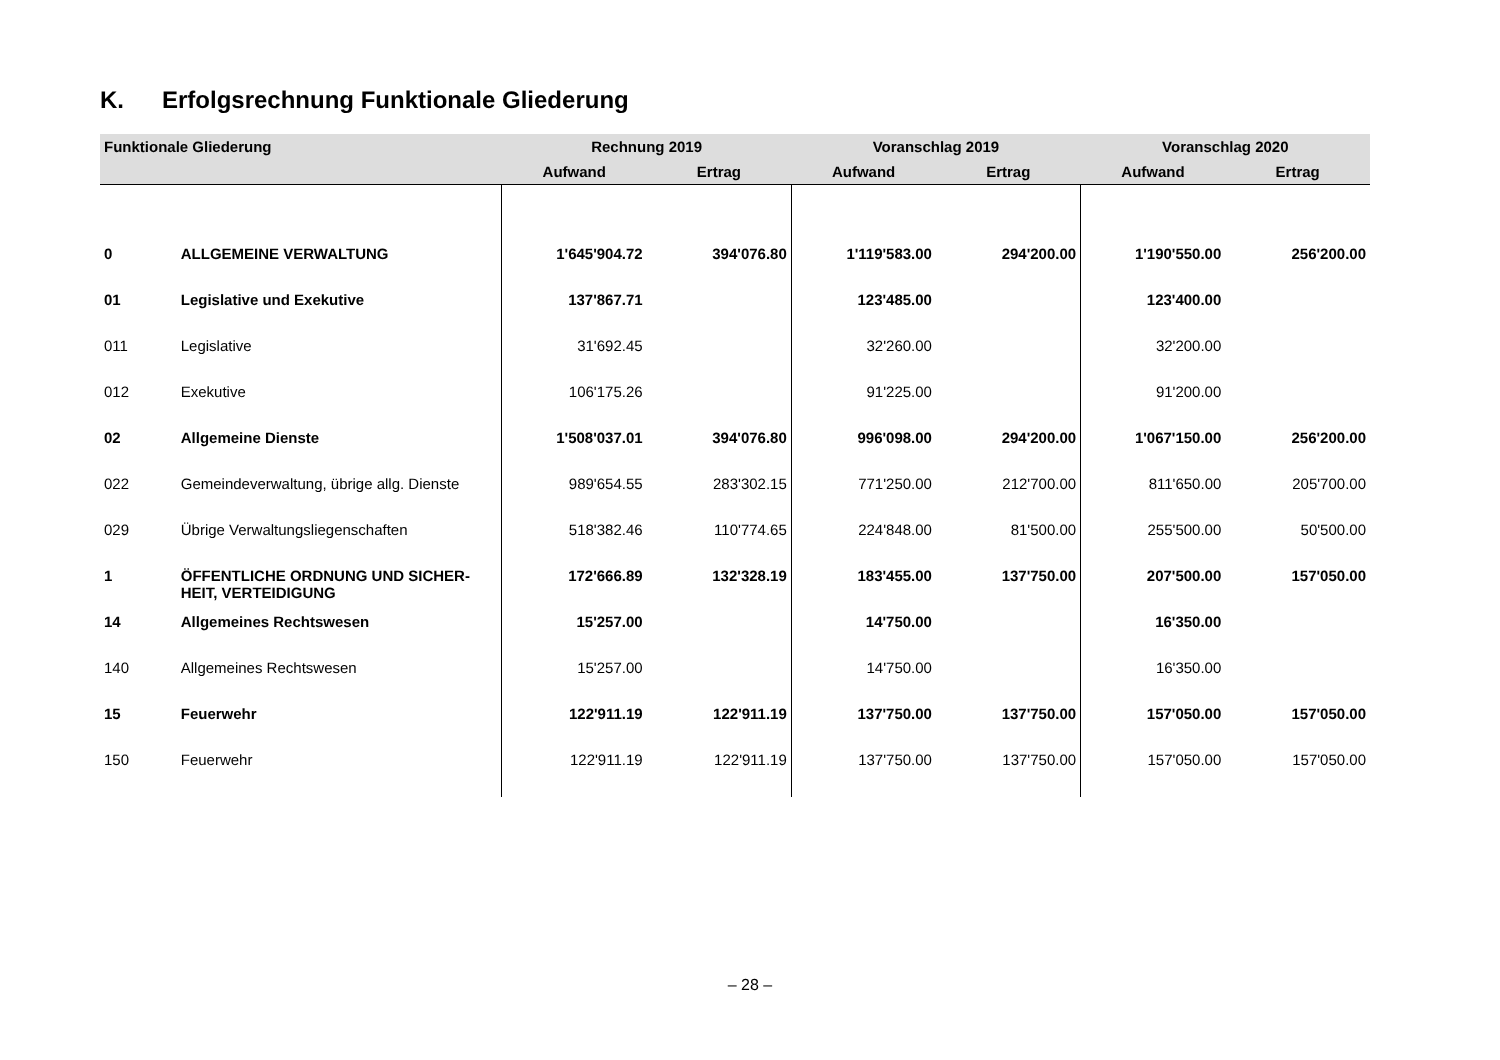K. Erfolgsrechnung Funktionale Gliederung
| Funktionale Gliederung | | Rechnung 2019 | | Voranschlag 2019 | | Voranschlag 2020 | |
| --- | --- | --- | --- | --- | --- | --- | --- |
| | | Aufwand | Ertrag | Aufwand | Ertrag | Aufwand | Ertrag |
| 0 | ALLGEMEINE VERWALTUNG | 1'645'904.72 | 394'076.80 | 1'119'583.00 | 294'200.00 | 1'190'550.00 | 256'200.00 |
| 01 | Legislative und Exekutive | 137'867.71 | | 123'485.00 | | 123'400.00 | |
| 011 | Legislative | 31'692.45 | | 32'260.00 | | 32'200.00 | |
| 012 | Exekutive | 106'175.26 | | 91'225.00 | | 91'200.00 | |
| 02 | Allgemeine Dienste | 1'508'037.01 | 394'076.80 | 996'098.00 | 294'200.00 | 1'067'150.00 | 256'200.00 |
| 022 | Gemeindeverwaltung, übrige allg. Dienste | 989'654.55 | 283'302.15 | 771'250.00 | 212'700.00 | 811'650.00 | 205'700.00 |
| 029 | Übrige Verwaltungsliegenschaften | 518'382.46 | 110'774.65 | 224'848.00 | 81'500.00 | 255'500.00 | 50'500.00 |
| 1 | ÖFFENTLICHE ORDNUNG UND SICHER-HEIT, VERTEIDIGUNG | 172'666.89 | 132'328.19 | 183'455.00 | 137'750.00 | 207'500.00 | 157'050.00 |
| 14 | Allgemeines Rechtswesen | 15'257.00 | | 14'750.00 | | 16'350.00 | |
| 140 | Allgemeines Rechtswesen | 15'257.00 | | 14'750.00 | | 16'350.00 | |
| 15 | Feuerwehr | 122'911.19 | 122'911.19 | 137'750.00 | 137'750.00 | 157'050.00 | 157'050.00 |
| 150 | Feuerwehr | 122'911.19 | 122'911.19 | 137'750.00 | 137'750.00 | 157'050.00 | 157'050.00 |
– 28 –